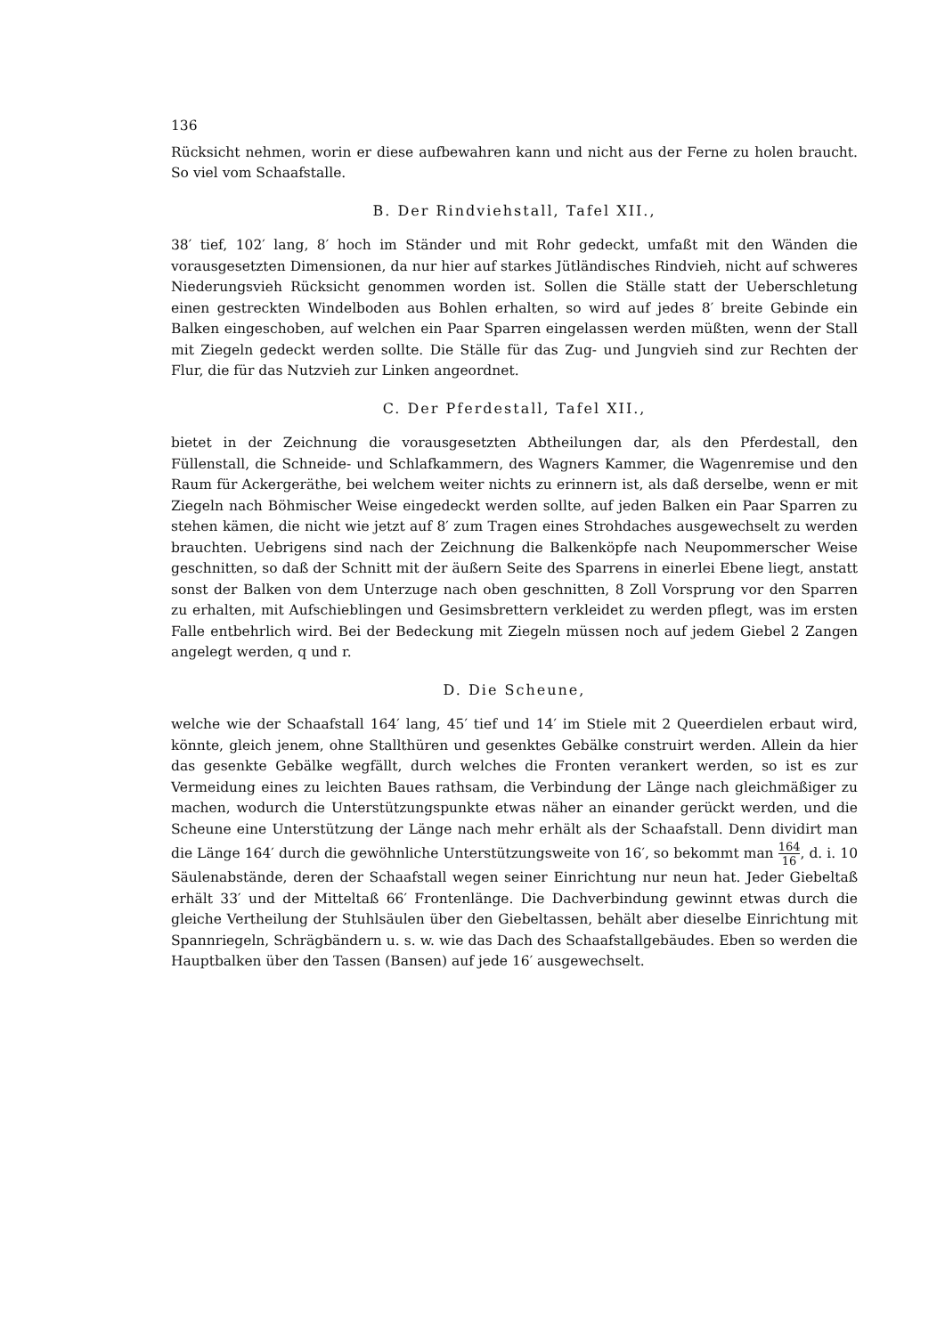136
Rücksicht nehmen, worin er diese aufbewahren kann und nicht aus der Ferne zu holen braucht. So viel vom Schaafstalle.
B. Der Rindviehstall, Tafel XII.,
38′ tief, 102′ lang, 8′ hoch im Ständer und mit Rohr gedeckt, umfaßt mit den Wänden die vorausgesetzten Dimensionen, da nur hier auf starkes Jütländisches Rindvieh, nicht auf schweres Niederungsvieh Rücksicht genommen worden ist. Sollen die Ställe statt der Ueberschletung einen gestreckten Windelboden aus Bohlen erhalten, so wird auf jedes 8′ breite Gebinde ein Balken eingeschoben, auf welchen ein Paar Sparren eingelassen werden müßten, wenn der Stall mit Ziegeln gedeckt werden sollte. Die Ställe für das Zug- und Jungvieh sind zur Rechten der Flur, die für das Nutzvieh zur Linken angeordnet.
C. Der Pferdestall, Tafel XII.,
bietet in der Zeichnung die vorausgesetzten Abtheilungen dar, als den Pferdestall, den Füllenstall, die Schneide- und Schlafkammern, des Wagners Kammer, die Wagenremise und den Raum für Ackergeräthe, bei welchem weiter nichts zu erinnern ist, als daß derselbe, wenn er mit Ziegeln nach Böhmischer Weise eingedeckt werden sollte, auf jeden Balken ein Paar Sparren zu stehen kämen, die nicht wie jetzt auf 8′ zum Tragen eines Strohdaches ausgewechselt zu werden brauchten. Uebrigens sind nach der Zeichnung die Balkenköpfe nach Neupommerscher Weise geschnitten, so daß der Schnitt mit der äußern Seite des Sparrens in einerlei Ebene liegt, anstatt sonst der Balken von dem Unterzuge nach oben geschnitten, 8 Zoll Vorsprung vor den Sparren zu erhalten, mit Aufschieblingen und Gesimsbrettern verkleidet zu werden pflegt, was im ersten Falle entbehrlich wird. Bei der Bedeckung mit Ziegeln müssen noch auf jedem Giebel 2 Zangen angelegt werden, q und r.
D. Die Scheune,
welche wie der Schaafstall 164′ lang, 45′ tief und 14′ im Stiele mit 2 Queerdielen erbaut wird, könnte, gleich jenem, ohne Stallthüren und gesenktes Gebälke construirt werden. Allein da hier das gesenkte Gebälke wegfällt, durch welches die Fronten verankert werden, so ist es zur Vermeidung eines zu leichten Baues rathsam, die Verbindung der Länge nach gleichmäßiger zu machen, wodurch die Unterstützungspunkte etwas näher an einander gerückt werden, und die Scheune eine Unterstützung der Länge nach mehr erhält als der Schaafstall. Denn dividirt man die Länge 164′ durch die gewöhnliche Unterstützungsweite von 16′, so bekommt man 164 16, d. i. 10 Säulenabstände, deren der Schaafstall wegen seiner Einrichtung nur neun hat. Jeder Giebeltaß erhält 33′ und der Mitteltaß 66′ Frontenlänge. Die Dachverbindung gewinnt etwas durch die gleiche Vertheilung der Stuhlsäulen über den Giebeltassen, behält aber dieselbe Einrichtung mit Spannriegeln, Schrägbändern u. s. w. wie das Dach des Schaafstallgebäudes. Eben so werden die Hauptbalken über den Tassen (Bansen) auf jede 16′ ausgewechselt.